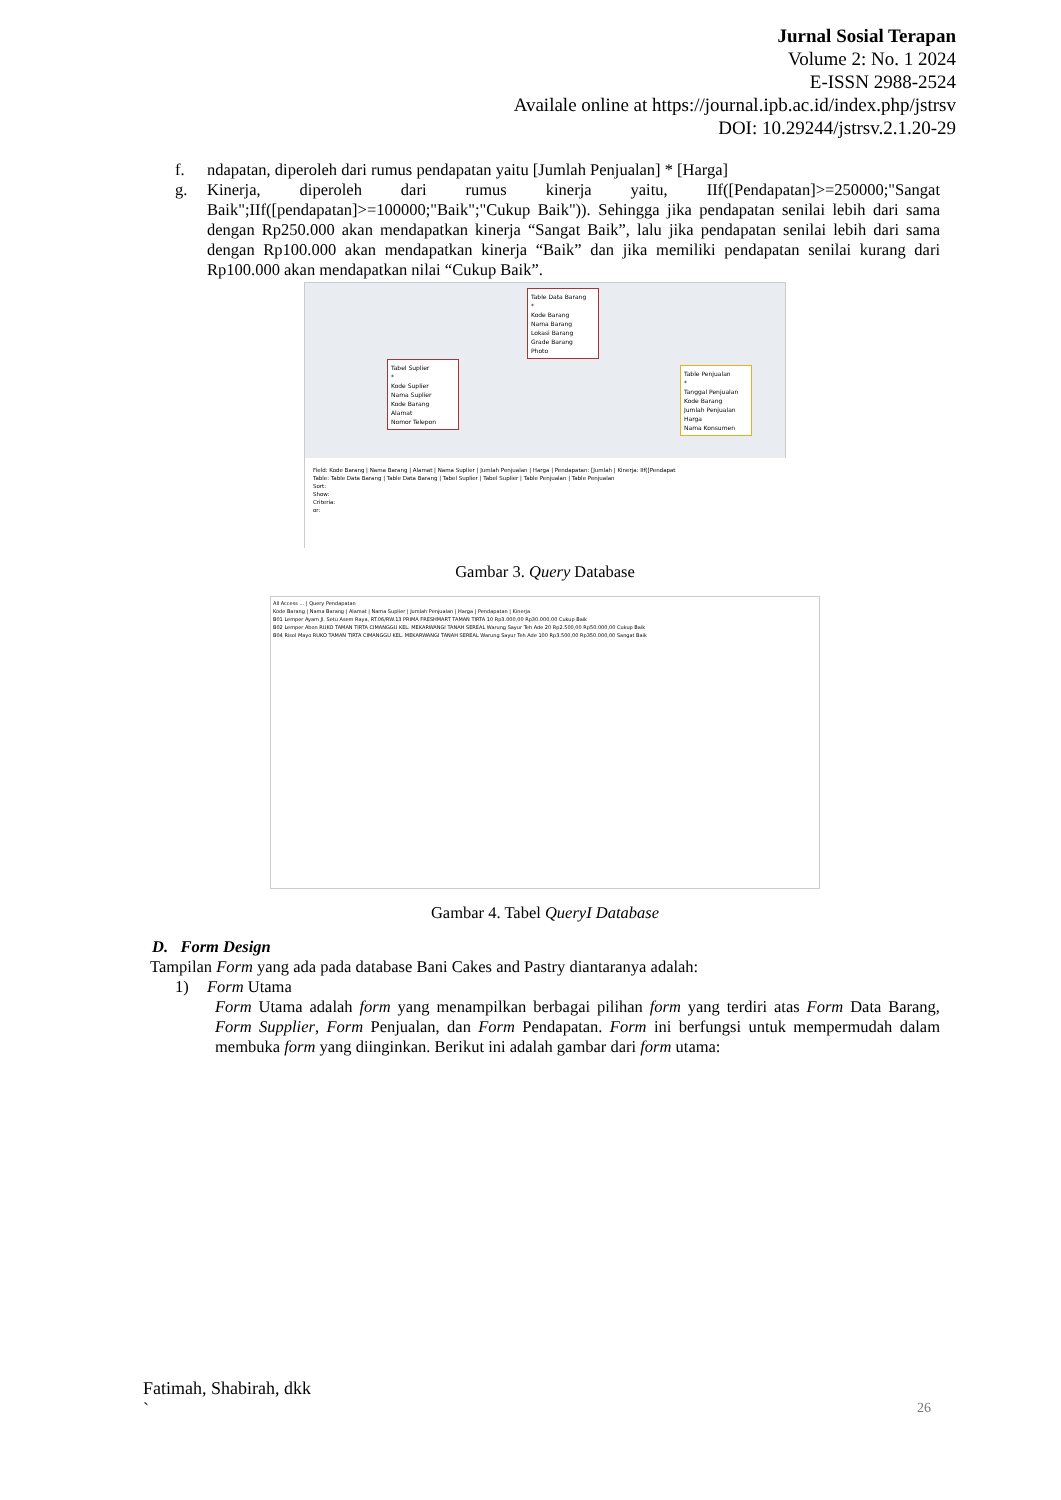Jurnal Sosial Terapan
Volume 2: No. 1 2024
E-ISSN 2988-2524
Availale online at https://journal.ipb.ac.id/index.php/jstrsv
DOI: 10.29244/jstrsv.2.1.20-29
f. ndapatan, diperoleh dari rumus pendapatan yaitu [Jumlah Penjualan] * [Harga]
g. Kinerja, diperoleh dari rumus kinerja yaitu, IIf([Pendapatan]>=250000;"Sangat Baik";IIf([pendapatan]>=100000;"Baik";"Cukup Baik")). Sehingga jika pendapatan senilai lebih dari sama dengan Rp250.000 akan mendapatkan kinerja “Sangat Baik”, lalu jika pendapatan senilai lebih dari sama dengan Rp100.000 akan mendapatkan kinerja “Baik” dan jika memiliki pendapatan senilai kurang dari Rp100.000 akan mendapatkan nilai “Cukup Baik”.
Table Data Barang
*
Kode Barang
Nama Barang
Lokasi Barang
Grade Barang
Photo
Tabel Suplier
*
Kode Suplier
Nama Suplier
Kode Barang
Alamat
Nomor Telepon
Table Penjualan
*
Tanggal Penjualan
Kode Barang
Jumlah Penjualan
Harga
Nama Konsumen
Field: Kode Barang | Nama Barang | Alamat | Nama Suplier | Jumlah Penjualan | Harga | Pendapatan: [Jumlah | Kinerja: IIf([Pendapat
Table: Table Data Barang | Table Data Barang | Tabel Suplier | Tabel Suplier | Table Penjualan | Table Penjualan
Sort:
Show:
Criteria:
or:
Gambar 3. Query Database
All Access ... | Query Pendapatan
Kode Barang | Nama Barang | Alamat | Nama Suplier | Jumlah Penjualan | Harga | Pendapatan | Kinerja
B01 Lemper Ayam Jl. Setu Asem Raya, RT.06/RW.13 PRIMA FRESHMART TAMAN TIRTA 10 Rp3.000,00 Rp30.000,00 Cukup Baik
B02 Lemper Abon RUKO TAMAN TIRTA CIMANGGU KEL. MEKARWANGI TANAH SEREAL Warung Sayur Teh Ade 20 Rp2.500,00 Rp50.000,00 Cukup Baik
B04 Risol Mayo RUKO TAMAN TIRTA CIMANGGU KEL. MEKARWANGI TANAH SEREAL Warung Sayur Teh Ade 100 Rp3.500,00 Rp350.000,00 Sangat Baik
Gambar 4. Tabel QueryI Database
D. Form Design
Tampilan Form yang ada pada database Bani Cakes and Pastry diantaranya adalah:
1) Form Utama
Form Utama adalah form yang menampilkan berbagai pilihan form yang terdiri atas Form Data Barang, Form Supplier, Form Penjualan, dan Form Pendapatan. Form ini berfungsi untuk mempermudah dalam membuka form yang diinginkan. Berikut ini adalah gambar dari form utama:
Fatimah, Shabirah, dkk
`
26